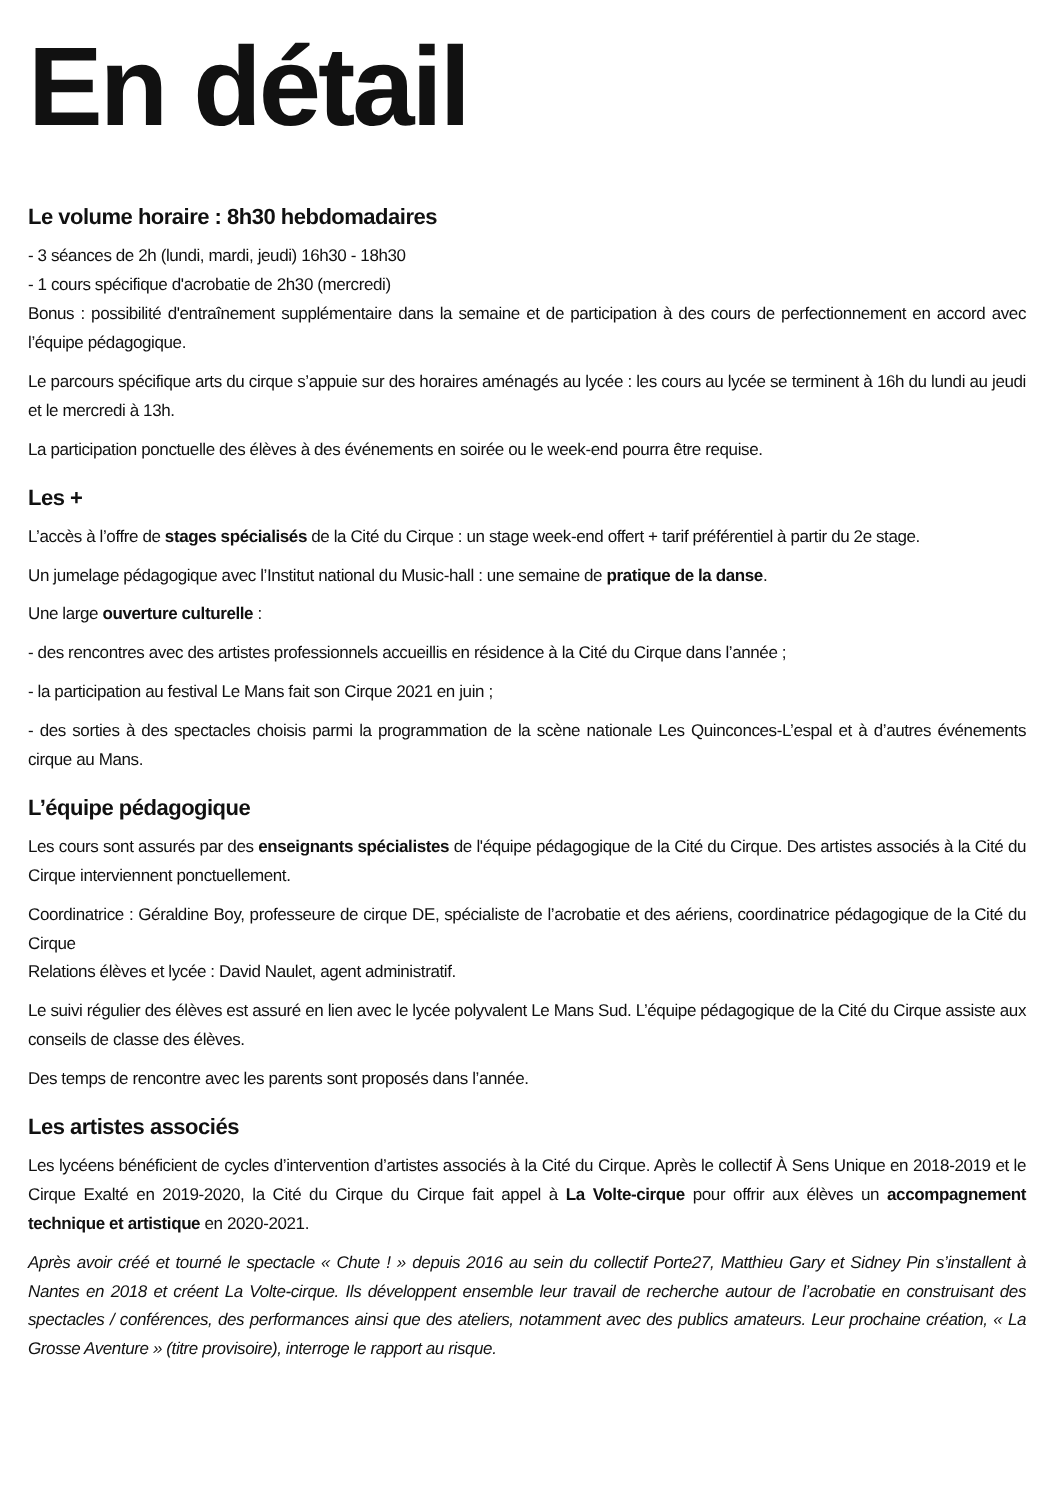En détail
Le volume horaire : 8h30 hebdomadaires
- 3 séances de 2h (lundi, mardi, jeudi) 16h30 - 18h30
- 1 cours spécifique d'acrobatie de 2h30 (mercredi)
Bonus : possibilité d'entraînement supplémentaire dans la semaine et de participation à des cours de perfectionnement en accord avec l’équipe pédagogique.
Le parcours spécifique arts du cirque s’appuie sur des horaires aménagés au lycée : les cours au lycée se terminent à 16h du lundi au jeudi et le mercredi à 13h.
La participation ponctuelle des élèves à des événements en soirée ou le week-end pourra être requise.
Les +
L’accès à l’offre de stages spécialisés de la Cité du Cirque : un stage week-end offert + tarif préférentiel à partir du 2e stage.
Un jumelage pédagogique avec l’Institut national du Music-hall : une semaine de pratique de la danse.
Une large ouverture culturelle :
- des rencontres avec des artistes professionnels accueillis en résidence à la Cité du Cirque dans l’année ;
- la participation au festival Le Mans fait son Cirque 2021 en juin ;
- des sorties à des spectacles choisis parmi la programmation de la scène nationale Les Quinconces-L’espal et à d’autres événements cirque au Mans.
L’équipe pédagogique
Les cours sont assurés par des enseignants spécialistes de l'équipe pédagogique de la Cité du Cirque. Des artistes associés à la Cité du Cirque interviennent ponctuellement.
Coordinatrice : Géraldine Boy, professeure de cirque DE, spécialiste de l’acrobatie et des aériens, coordinatrice pédagogique de la Cité du Cirque
Relations élèves et lycée : David Naulet, agent administratif.
Le suivi régulier des élèves est assuré en lien avec le lycée polyvalent Le Mans Sud. L’équipe pédagogique de la Cité du Cirque assiste aux conseils de classe des élèves.
Des temps de rencontre avec les parents sont proposés dans l’année.
Les artistes associés
Les lycéens bénéficient de cycles d’intervention d’artistes associés à la Cité du Cirque. Après le collectif À Sens Unique en 2018-2019 et le Cirque Exalté en 2019-2020, la Cité du Cirque du Cirque fait appel à La Volte-cirque pour offrir aux élèves un accompagnement technique et artistique en 2020-2021.
Après avoir créé et tourné le spectacle « Chute ! » depuis 2016 au sein du collectif Porte27, Matthieu Gary et Sidney Pin s’installent à Nantes en 2018 et créent La Volte-cirque. Ils développent ensemble leur travail de recherche autour de l’acrobatie en construisant des spectacles / conférences, des performances ainsi que des ateliers, notamment avec des publics amateurs. Leur prochaine création, « La Grosse Aventure » (titre provisoire), interroge le rapport au risque.